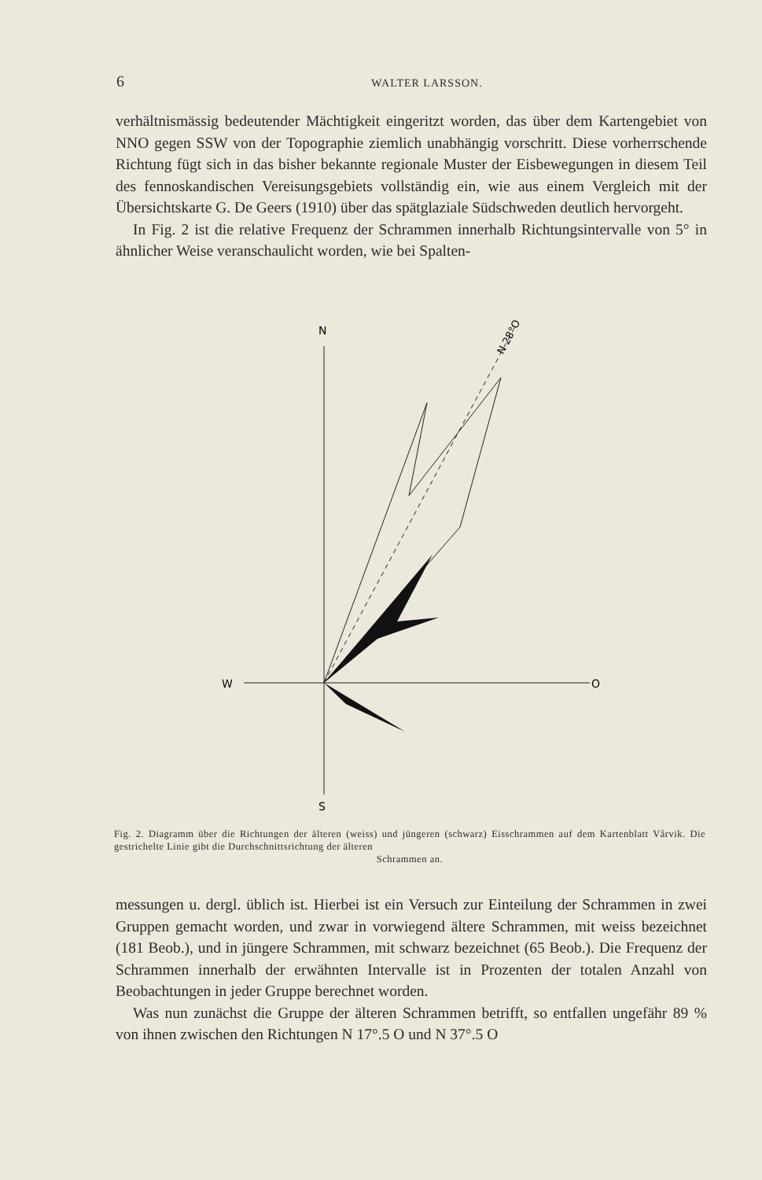6 WALTER LARSSON.
verhältnismässig bedeutender Mächtigkeit eingeritzt worden, das über dem Kartengebiet von NNO gegen SSW von der Topographie ziemlich unabhängig vorschritt. Diese vorherrschende Richtung fügt sich in das bisher bekannte regionale Muster der Eisbewegungen in diesem Teil des fennoskandischen Vereisungsgebiets vollständig ein, wie aus einem Vergleich mit der Übersichtskarte G. De Geers (1910) über das spätglaziale Südschweden deutlich hervorgeht.
In Fig. 2 ist die relative Frequenz der Schrammen innerhalb Richtungsintervalle von 5° in ähnlicher Weise veranschaulicht worden, wie bei Spalten-
N
S
W
O
N 28°O
Fig. 2. Diagramm über die Richtungen der älteren (weiss) und jüngeren (schwarz) Eisschrammen auf dem Kartenblatt Vårvik. Die gestrichelte Linie gibt die Durchschnittsrichtung der älteren
Schrammen an.
messungen u. dergl. üblich ist. Hierbei ist ein Versuch zur Einteilung der Schrammen in zwei Gruppen gemacht worden, und zwar in vorwiegend ältere Schrammen, mit weiss bezeichnet (181 Beob.), und in jüngere Schrammen, mit schwarz bezeichnet (65 Beob.). Die Frequenz der Schrammen innerhalb der erwähnten Intervalle ist in Prozenten der totalen Anzahl von Beobachtungen in jeder Gruppe berechnet worden.
Was nun zunächst die Gruppe der älteren Schrammen betrifft, so entfallen ungefähr 89 % von ihnen zwischen den Richtungen N 17°.5 O und N 37°.5 O